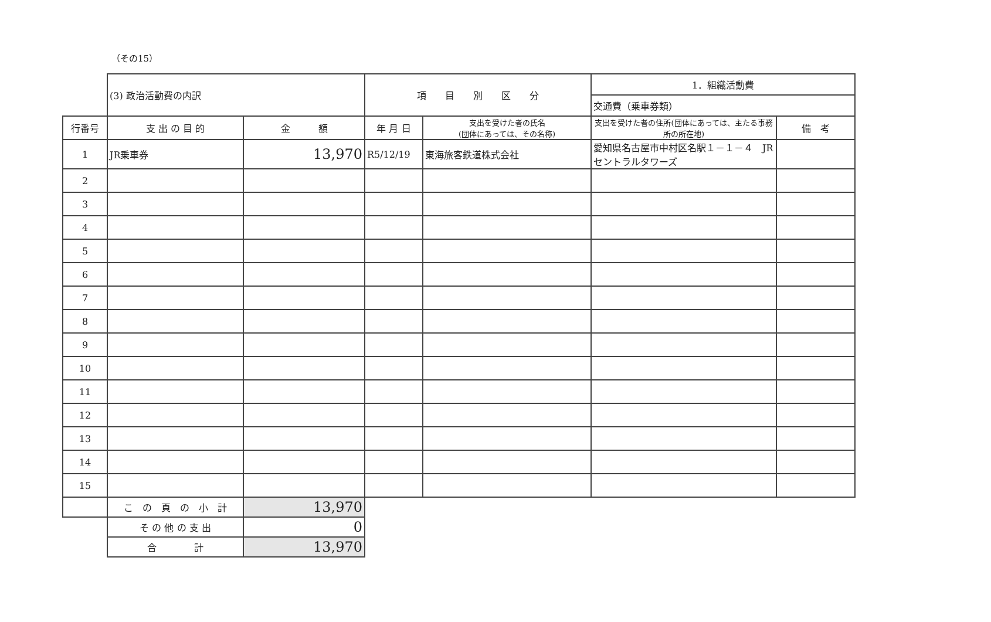（その15）
| | (3) 政治活動費の内訳 | | 項 目 別 区 分 | | 1．組織活動費 | |
| | | | | | 交通費（乗車券類） | |
| 行番号 | 支 出 の 目 的 | 金 額 | 年 月 日 | 支出を受けた者の氏名 (団体にあっては、その名称) | 支出を受けた者の住所(団体にあっては、主たる事務所の所在地) | 備 考 |
| 1 | JR乗車券 | 13,970 | R5/12/19 | 東海旅客鉄道株式会社 | 愛知県名古屋市中村区名駅１－１－４ JRセントラルタワーズ | |
| 2 | | | | | | |
| 3 | | | | | | |
| 4 | | | | | | |
| 5 | | | | | | |
| 6 | | | | | | |
| 7 | | | | | | |
| 8 | | | | | | |
| 9 | | | | | | |
| 10 | | | | | | |
| 11 | | | | | | |
| 12 | | | | | | |
| 13 | | | | | | |
| 14 | | | | | | |
| 15 | | | | | | |
| | こ の 頁 の 小 計 | 13,970 | | | | |
| | そ の 他 の 支 出 | 0 | | | | |
| | 合 計 | 13,970 | | | | |